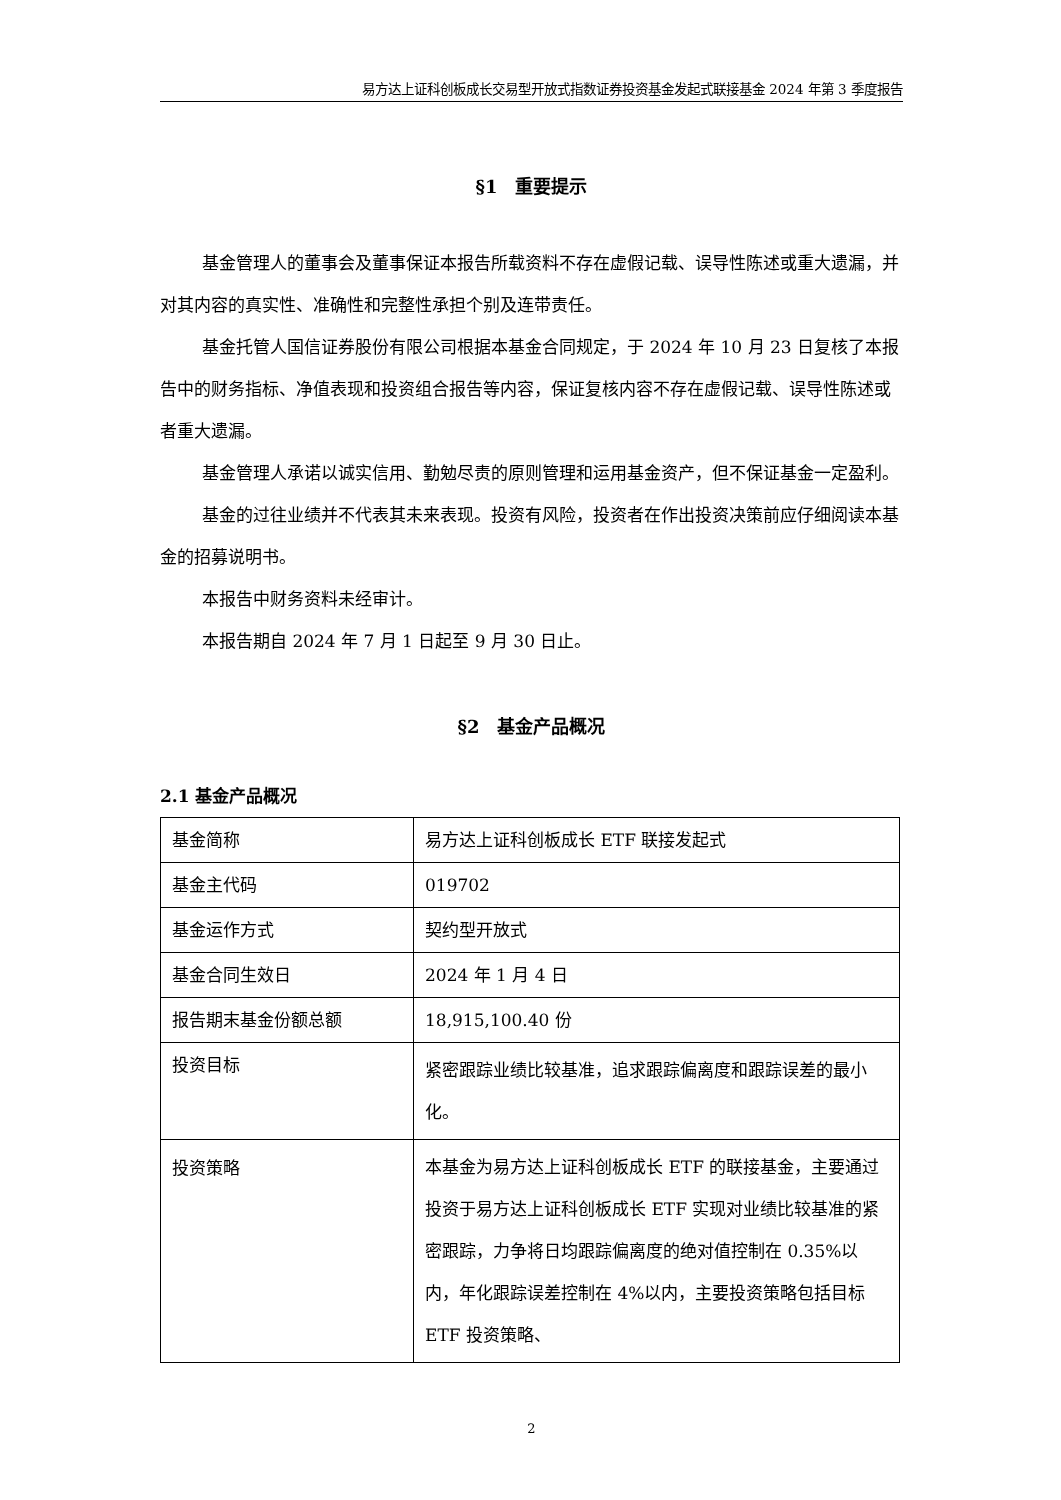易方达上证科创板成长交易型开放式指数证券投资基金发起式联接基金 2024 年第 3 季度报告
§1　重要提示
基金管理人的董事会及董事保证本报告所载资料不存在虚假记载、误导性陈述或重大遗漏，并对其内容的真实性、准确性和完整性承担个别及连带责任。
基金托管人国信证券股份有限公司根据本基金合同规定，于 2024 年 10 月 23 日复核了本报告中的财务指标、净值表现和投资组合报告等内容，保证复核内容不存在虚假记载、误导性陈述或者重大遗漏。
基金管理人承诺以诚实信用、勤勉尽责的原则管理和运用基金资产，但不保证基金一定盈利。
基金的过往业绩并不代表其未来表现。投资有风险，投资者在作出投资决策前应仔细阅读本基金的招募说明书。
本报告中财务资料未经审计。
本报告期自 2024 年 7 月 1 日起至 9 月 30 日止。
§2　基金产品概况
2.1 基金产品概况
| 基金简称 | 易方达上证科创板成长 ETF 联接发起式 |
| 基金主代码 | 019702 |
| 基金运作方式 | 契约型开放式 |
| 基金合同生效日 | 2024 年 1 月 4 日 |
| 报告期末基金份额总额 | 18,915,100.40 份 |
| 投资目标 | 紧密跟踪业绩比较基准，追求跟踪偏离度和跟踪误差的最小化。 |
| 投资策略 | 本基金为易方达上证科创板成长 ETF 的联接基金，主要通过投资于易方达上证科创板成长 ETF 实现对业绩比较基准的紧密跟踪，力争将日均跟踪偏离度的绝对值控制在 0.35%以内，年化跟踪误差控制在 4%以内，主要投资策略包括目标 ETF 投资策略、 |
2